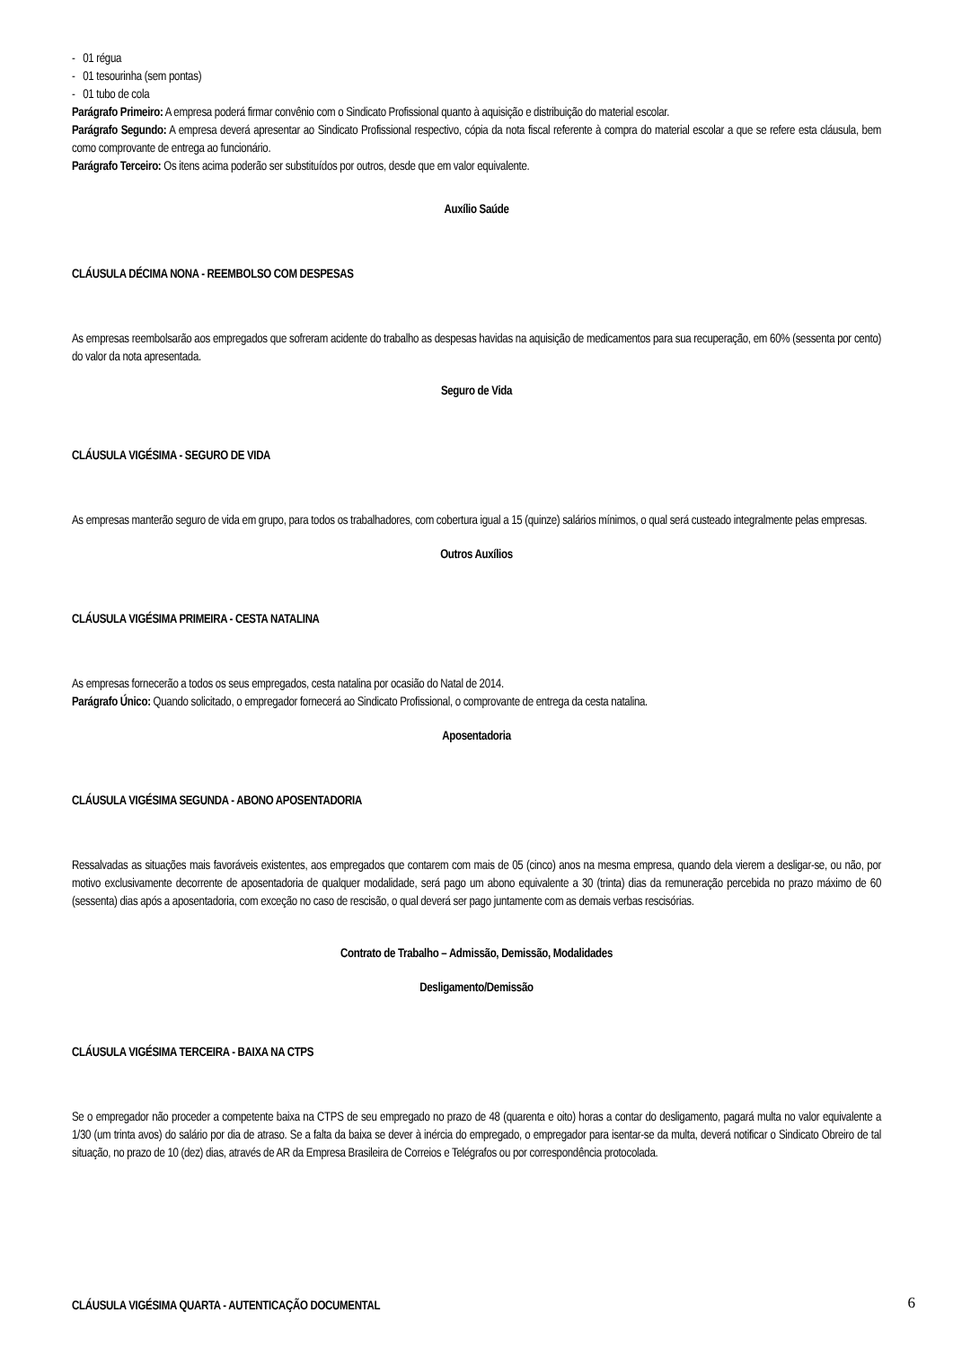- 01 régua
- 01 tesourinha (sem pontas)
- 01 tubo de cola
Parágrafo Primeiro: A empresa poderá firmar convênio com o Sindicato Profissional quanto à aquisição e distribuição do material escolar.
Parágrafo Segundo: A empresa deverá apresentar ao Sindicato Profissional respectivo, cópia da nota fiscal referente à compra do material escolar a que se refere esta cláusula, bem como comprovante de entrega ao funcionário.
Parágrafo Terceiro: Os itens acima poderão ser substituídos por outros, desde que em valor equivalente.
Auxílio Saúde
CLÁUSULA DÉCIMA NONA - REEMBOLSO COM DESPESAS
As empresas reembolsarão aos empregados que sofreram acidente do trabalho as despesas havidas na aquisição de medicamentos para sua recuperação, em 60% (sessenta por cento) do valor da nota apresentada.
Seguro de Vida
CLÁUSULA VIGÉSIMA - SEGURO DE VIDA
As empresas manterão seguro de vida em grupo, para todos os trabalhadores, com cobertura igual a 15 (quinze) salários mínimos, o qual será custeado integralmente pelas empresas.
Outros Auxílios
CLÁUSULA VIGÉSIMA PRIMEIRA - CESTA NATALINA
As empresas fornecerão a todos os seus empregados, cesta natalina por ocasião do Natal de 2014.
Parágrafo Único: Quando solicitado, o empregador fornecerá ao Sindicato Profissional, o comprovante de entrega da cesta natalina.
Aposentadoria
CLÁUSULA VIGÉSIMA SEGUNDA - ABONO APOSENTADORIA
Ressalvadas as situações mais favoráveis existentes, aos empregados que contarem com mais de 05 (cinco) anos na mesma empresa, quando dela vierem a desligar-se, ou não, por motivo exclusivamente decorrente de aposentadoria de qualquer modalidade, será pago um abono equivalente a 30 (trinta) dias da remuneração percebida no prazo máximo de 60 (sessenta) dias após a aposentadoria, com exceção no caso de rescisão, o qual deverá ser pago juntamente com as demais verbas rescisórias.
Contrato de Trabalho – Admissão, Demissão, Modalidades
Desligamento/Demissão
CLÁUSULA VIGÉSIMA TERCEIRA - BAIXA NA CTPS
Se o empregador não proceder a competente baixa na CTPS de seu empregado no prazo de 48 (quarenta e oito) horas a contar do desligamento, pagará multa no valor equivalente a 1/30 (um trinta avos) do salário por dia de atraso. Se a falta da baixa se dever à inércia do empregado, o empregador para isentar-se da multa, deverá notificar o Sindicato Obreiro de tal situação, no prazo de 10 (dez) dias, através de AR da Empresa Brasileira de Correios e Telégrafos ou por correspondência protocolada.
CLÁUSULA VIGÉSIMA QUARTA - AUTENTICAÇÃO DOCUMENTAL
6